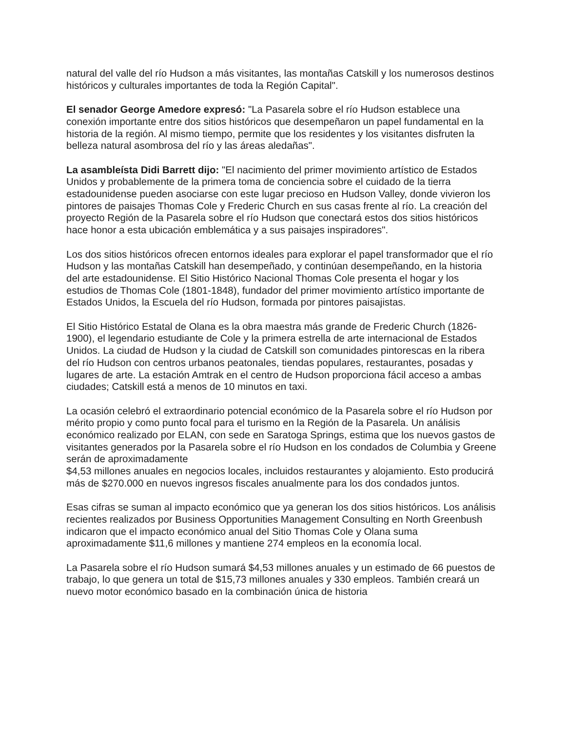natural del valle del río Hudson a más visitantes, las montañas Catskill y los numerosos destinos históricos y culturales importantes de toda la Región Capital".
El senador George Amedore expresó: "La Pasarela sobre el río Hudson establece una conexión importante entre dos sitios históricos que desempeñaron un papel fundamental en la historia de la región. Al mismo tiempo, permite que los residentes y los visitantes disfruten la belleza natural asombrosa del río y las áreas aledañas".
La asambleísta Didi Barrett dijo: "El nacimiento del primer movimiento artístico de Estados Unidos y probablemente de la primera toma de conciencia sobre el cuidado de la tierra estadounidense pueden asociarse con este lugar precioso en Hudson Valley, donde vivieron los pintores de paisajes Thomas Cole y Frederic Church en sus casas frente al río. La creación del proyecto Región de la Pasarela sobre el río Hudson que conectará estos dos sitios históricos hace honor a esta ubicación emblemática y a sus paisajes inspiradores".
Los dos sitios históricos ofrecen entornos ideales para explorar el papel transformador que el río Hudson y las montañas Catskill han desempeñado, y continúan desempeñando, en la historia del arte estadounidense. El Sitio Histórico Nacional Thomas Cole presenta el hogar y los estudios de Thomas Cole (1801-1848), fundador del primer movimiento artístico importante de Estados Unidos, la Escuela del río Hudson, formada por pintores paisajistas.
El Sitio Histórico Estatal de Olana es la obra maestra más grande de Frederic Church (1826-1900), el legendario estudiante de Cole y la primera estrella de arte internacional de Estados Unidos. La ciudad de Hudson y la ciudad de Catskill son comunidades pintorescas en la ribera del río Hudson con centros urbanos peatonales, tiendas populares, restaurantes, posadas y lugares de arte. La estación Amtrak en el centro de Hudson proporciona fácil acceso a ambas ciudades; Catskill está a menos de 10 minutos en taxi.
La ocasión celebró el extraordinario potencial económico de la Pasarela sobre el río Hudson por mérito propio y como punto focal para el turismo en la Región de la Pasarela. Un análisis económico realizado por ELAN, con sede en Saratoga Springs, estima que los nuevos gastos de visitantes generados por la Pasarela sobre el río Hudson en los condados de Columbia y Greene serán de aproximadamente
$4,53 millones anuales en negocios locales, incluidos restaurantes y alojamiento. Esto producirá más de $270.000 en nuevos ingresos fiscales anualmente para los dos condados juntos.
Esas cifras se suman al impacto económico que ya generan los dos sitios históricos. Los análisis recientes realizados por Business Opportunities Management Consulting en North Greenbush indicaron que el impacto económico anual del Sitio Thomas Cole y Olana suma aproximadamente $11,6 millones y mantiene 274 empleos en la economía local.
La Pasarela sobre el río Hudson sumará $4,53 millones anuales y un estimado de 66 puestos de trabajo, lo que genera un total de $15,73 millones anuales y 330 empleos. También creará un nuevo motor económico basado en la combinación única de historia